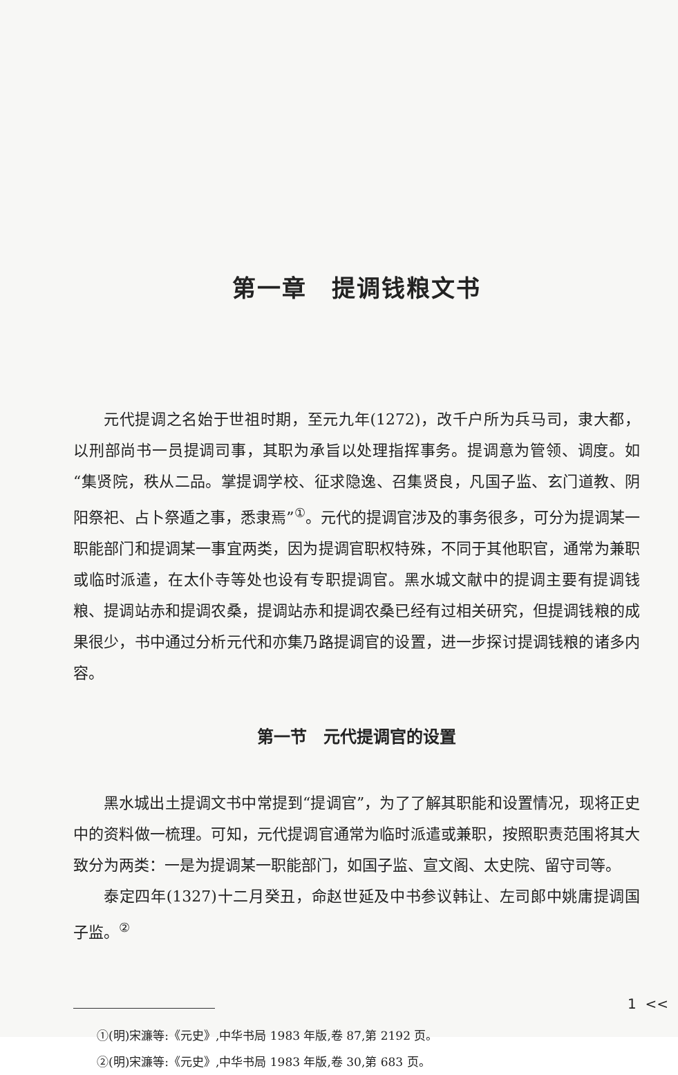第一章　提调钱粮文书
元代提调之名始于世祖时期，至元九年(1272)，改千户所为兵马司，隶大都，以刑部尚书一员提调司事，其职为承旨以处理指挥事务。提调意为管领、调度。如“集贤院，秩从二品。掌提调学校、征求隐逸、召集贤良，凡国子监、玄门道教、阴阳祭祀、占卜祭遁之事，悉隶焉”<sup>①</sup>。元代的提调官涉及的事务很多，可分为提调某一职能部门和提调某一事宜两类，因为提调官职权特殊，不同于其他职官，通常为兼职或临时派遣，在太仆寺等处也设有专职提调官。黑水城文献中的提调主要有提调钱粮、提调站赤和提调农桑，提调站赤和提调农桑已经有过相关研究，但提调钱粮的成果很少，书中通过分析元代和亦集乃路提调官的设置，进一步探讨提调钱粮的诸多内容。
第一节　元代提调官的设置
黑水城出土提调文书中常提到“提调官”，为了了解其职能和设置情况，现将正史中的资料做一梳理。可知，元代提调官通常为临时派遣或兼职，按照职责范围将其大致分为两类：一是为提调某一职能部门，如国子监、宣文阁、太史院、留守司等。
泰定四年(1327)十二月癸丑，命赵世延及中书参议韩让、左司郎中姚庸提调国子监。<sup>②</sup>
①(明)宋濂等:《元史》,中华书局 1983 年版,卷 87,第 2192 页。
②(明)宋濂等:《元史》,中华书局 1983 年版,卷 30,第 683 页。
1 <<